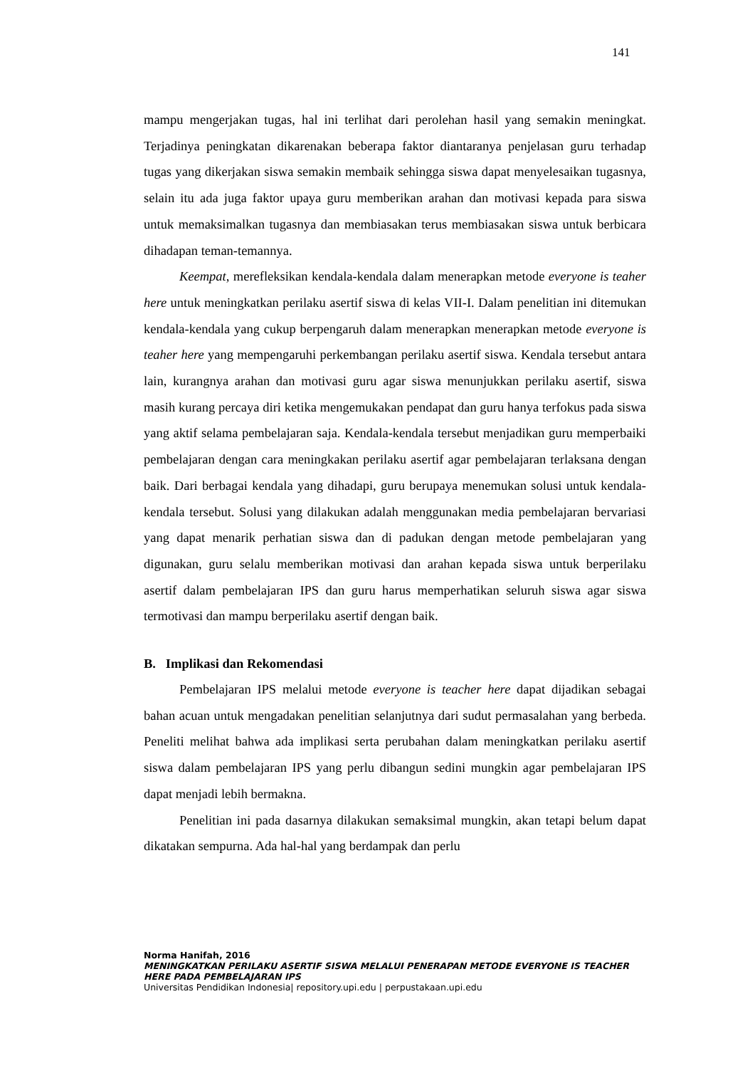141
mampu mengerjakan tugas, hal ini terlihat dari perolehan hasil yang semakin meningkat. Terjadinya peningkatan dikarenakan beberapa faktor diantaranya penjelasan guru terhadap tugas yang dikerjakan siswa semakin membaik sehingga siswa dapat menyelesaikan tugasnya, selain itu ada juga faktor upaya guru memberikan arahan dan motivasi kepada para siswa untuk memaksimalkan tugasnya dan membiasakan terus membiasakan siswa untuk berbicara dihadapan teman-temannya.
Keempat, merefleksikan kendala-kendala dalam menerapkan metode everyone is teaher here untuk meningkatkan perilaku asertif siswa di kelas VII-I. Dalam penelitian ini ditemukan kendala-kendala yang cukup berpengaruh dalam menerapkan menerapkan metode everyone is teaher here yang mempengaruhi perkembangan perilaku asertif siswa. Kendala tersebut antara lain, kurangnya arahan dan motivasi guru agar siswa menunjukkan perilaku asertif, siswa masih kurang percaya diri ketika mengemukakan pendapat dan guru hanya terfokus pada siswa yang aktif selama pembelajaran saja. Kendala-kendala tersebut menjadikan guru memperbaiki pembelajaran dengan cara meningkakan perilaku asertif agar pembelajaran terlaksana dengan baik. Dari berbagai kendala yang dihadapi, guru berupaya menemukan solusi untuk kendala-kendala tersebut. Solusi yang dilakukan adalah menggunakan media pembelajaran bervariasi yang dapat menarik perhatian siswa dan di padukan dengan metode pembelajaran yang digunakan, guru selalu memberikan motivasi dan arahan kepada siswa untuk berperilaku asertif dalam pembelajaran IPS dan guru harus memperhatikan seluruh siswa agar siswa termotivasi dan mampu berperilaku asertif dengan baik.
B. Implikasi dan Rekomendasi
Pembelajaran IPS melalui metode everyone is teacher here dapat dijadikan sebagai bahan acuan untuk mengadakan penelitian selanjutnya dari sudut permasalahan yang berbeda. Peneliti melihat bahwa ada implikasi serta perubahan dalam meningkatkan perilaku asertif siswa dalam pembelajaran IPS yang perlu dibangun sedini mungkin agar pembelajaran IPS dapat menjadi lebih bermakna.
Penelitian ini pada dasarnya dilakukan semaksimal mungkin, akan tetapi belum dapat dikatakan sempurna. Ada hal-hal yang berdampak dan perlu
Norma Hanifah, 2016
MENINGKATKAN PERILAKU ASERTIF SISWA MELALUI PENERAPAN METODE EVERYONE IS TEACHER HERE PADA PEMBELAJARAN IPS
Universitas Pendidikan Indonesia| repository.upi.edu | perpustakaan.upi.edu